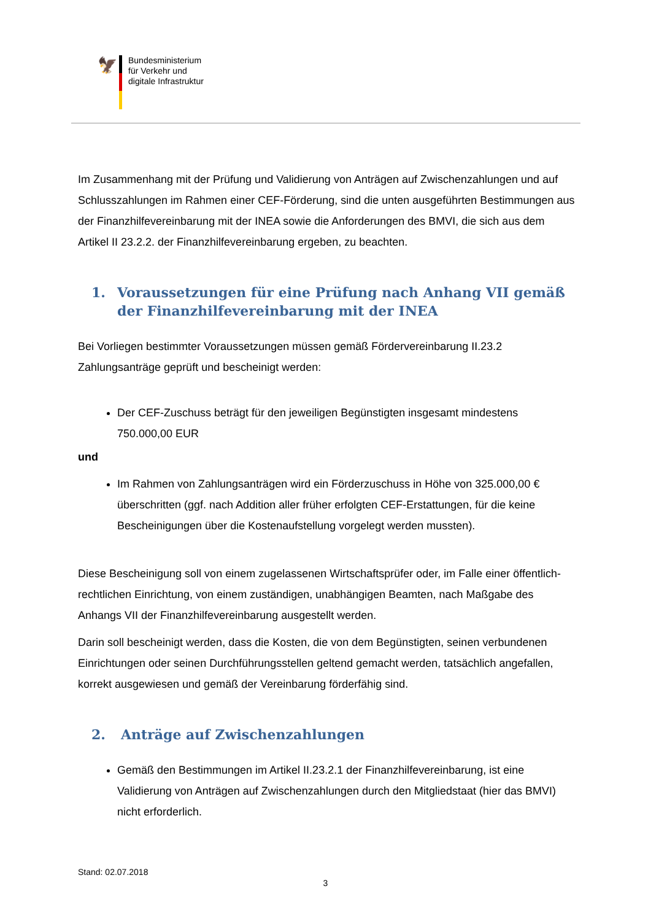🦅
Bundesministerium
für Verkehr und
digitale Infrastruktur
Im Zusammenhang mit der Prüfung und Validierung von Anträgen auf Zwischenzahlungen und auf Schlusszahlungen im Rahmen einer CEF-Förderung, sind die unten ausgeführten Bestimmungen aus der Finanzhilfevereinbarung mit der INEA sowie die Anforderungen des BMVI, die sich aus dem Artikel II 23.2.2. der Finanzhilfevereinbarung ergeben, zu beachten.
1. Voraussetzungen für eine Prüfung nach Anhang VII gemäß der Finanzhilfevereinbarung mit der INEA
Bei Vorliegen bestimmter Voraussetzungen müssen gemäß Fördervereinbarung II.23.2 Zahlungsanträge geprüft und bescheinigt werden:
Der CEF-Zuschuss beträgt für den jeweiligen Begünstigten insgesamt mindestens 750.000,00 EUR
und
Im Rahmen von Zahlungsanträgen wird ein Förderzuschuss in Höhe von 325.000,00 € überschritten (ggf. nach Addition aller früher erfolgten CEF-Erstattungen, für die keine Bescheinigungen über die Kostenaufstellung vorgelegt werden mussten).
Diese Bescheinigung soll von einem zugelassenen Wirtschaftsprüfer oder, im Falle einer öffentlich-rechtlichen Einrichtung, von einem zuständigen, unabhängigen Beamten, nach Maßgabe des Anhangs VII der Finanzhilfevereinbarung ausgestellt werden.
Darin soll bescheinigt werden, dass die Kosten, die von dem Begünstigten, seinen verbundenen Einrichtungen oder seinen Durchführungsstellen geltend gemacht werden, tatsächlich angefallen, korrekt ausgewiesen und gemäß der Vereinbarung förderfähig sind.
2. Anträge auf Zwischenzahlungen
Gemäß den Bestimmungen im Artikel II.23.2.1 der Finanzhilfevereinbarung, ist eine Validierung von Anträgen auf Zwischenzahlungen durch den Mitgliedstaat (hier das BMVI) nicht erforderlich.
Stand: 02.07.2018
3